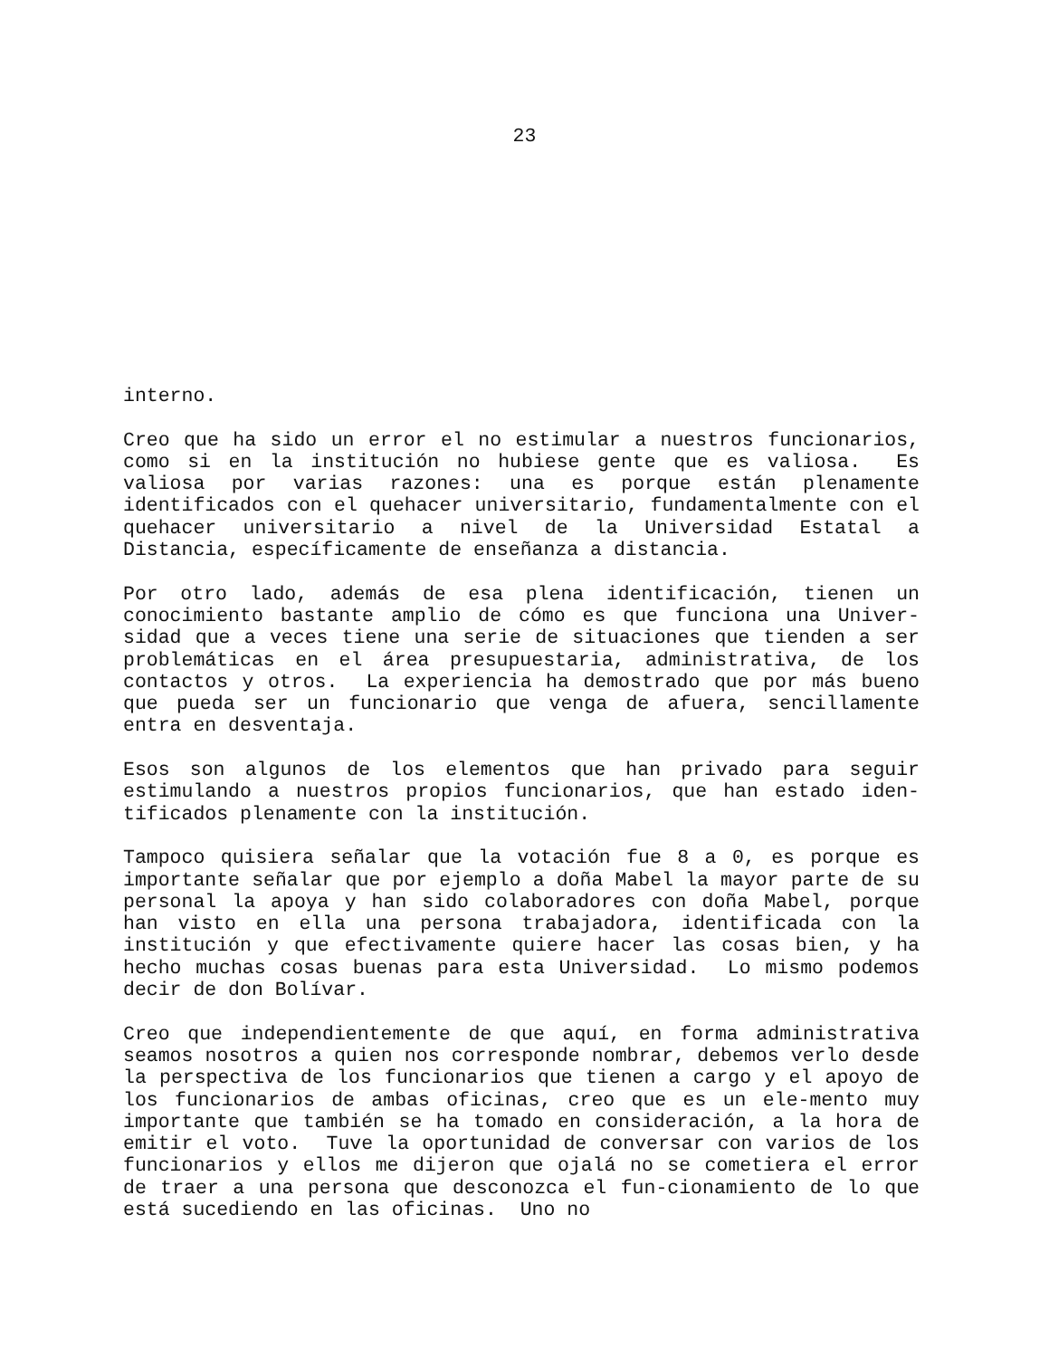23
interno.
Creo que ha sido un error el no estimular a nuestros funcionarios, como si en la institución no hubiese gente que es valiosa. Es valiosa por varias razones: una es porque están plenamente identificados con el quehacer universitario, fundamentalmente con el quehacer universitario a nivel de la Universidad Estatal a Distancia, específicamente de enseñanza a distancia.
Por otro lado, además de esa plena identificación, tienen un conocimiento bastante amplio de cómo es que funciona una Univer-sidad que a veces tiene una serie de situaciones que tienden a ser problemáticas en el área presupuestaria, administrativa, de los contactos y otros. La experiencia ha demostrado que por más bueno que pueda ser un funcionario que venga de afuera, sencillamente entra en desventaja.
Esos son algunos de los elementos que han privado para seguir estimulando a nuestros propios funcionarios, que han estado iden-tificados plenamente con la institución.
Tampoco quisiera señalar que la votación fue 8 a 0, es porque es importante señalar que por ejemplo a doña Mabel la mayor parte de su personal la apoya y han sido colaboradores con doña Mabel, porque han visto en ella una persona trabajadora, identificada con la institución y que efectivamente quiere hacer las cosas bien, y ha hecho muchas cosas buenas para esta Universidad. Lo mismo podemos decir de don Bolívar.
Creo que independientemente de que aquí, en forma administrativa seamos nosotros a quien nos corresponde nombrar, debemos verlo desde la perspectiva de los funcionarios que tienen a cargo y el apoyo de los funcionarios de ambas oficinas, creo que es un ele-mento muy importante que también se ha tomado en consideración, a la hora de emitir el voto. Tuve la oportunidad de conversar con varios de los funcionarios y ellos me dijeron que ojalá no se cometiera el error de traer a una persona que desconozca el fun-cionamiento de lo que está sucediendo en las oficinas. Uno no